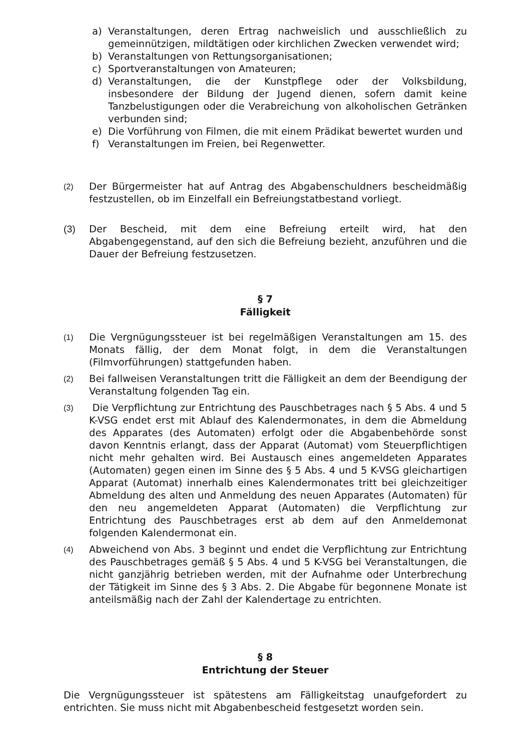a) Veranstaltungen, deren Ertrag nachweislich und ausschließlich zu gemeinnützigen, mildtätigen oder kirchlichen Zwecken verwendet wird;
b) Veranstaltungen von Rettungsorganisationen;
c) Sportveranstaltungen von Amateuren;
d) Veranstaltungen, die der Kunstpflege oder der Volksbildung, insbesondere der Bildung der Jugend dienen, sofern damit keine Tanzbelustigungen oder die Verabreichung von alkoholischen Getränken verbunden sind;
e) Die Vorführung von Filmen, die mit einem Prädikat bewertet wurden und
f) Veranstaltungen im Freien, bei Regenwetter.
(2) Der Bürgermeister hat auf Antrag des Abgabenschuldners bescheidmäßig festzustellen, ob im Einzelfall ein Befreiungstatbestand vorliegt.
(3) Der Bescheid, mit dem eine Befreiung erteilt wird, hat den Abgabengegenstand, auf den sich die Befreiung bezieht, anzuführen und die Dauer der Befreiung festzusetzen.
§ 7
Fälligkeit
(1) Die Vergnügungssteuer ist bei regelmäßigen Veranstaltungen am 15. des Monats fällig, der dem Monat folgt, in dem die Veranstaltungen (Filmvorführungen) stattgefunden haben.
(2) Bei fallweisen Veranstaltungen tritt die Fälligkeit an dem der Beendigung der Veranstaltung folgenden Tag ein.
(3) Die Verpflichtung zur Entrichtung des Pauschbetrages nach § 5 Abs. 4 und 5 K-VSG endet erst mit Ablauf des Kalendermonates, in dem die Abmeldung des Apparates (des Automaten) erfolgt oder die Abgabenbehörde sonst davon Kenntnis erlangt, dass der Apparat (Automat) vom Steuerpflichtigen nicht mehr gehalten wird. Bei Austausch eines angemeldeten Apparates (Automaten) gegen einen im Sinne des § 5 Abs. 4 und 5 K-VSG gleichartigen Apparat (Automat) innerhalb eines Kalendermonates tritt bei gleichzeitiger Abmeldung des alten und Anmeldung des neuen Apparates (Automaten) für den neu angemeldeten Apparat (Automaten) die Verpflichtung zur Entrichtung des Pauschbetrages erst ab dem auf den Anmeldemonat folgenden Kalendermonat ein.
(4) Abweichend von Abs. 3 beginnt und endet die Verpflichtung zur Entrichtung des Pauschbetrages gemäß § 5 Abs. 4 und 5 K-VSG bei Veranstaltungen, die nicht ganzjährig betrieben werden, mit der Aufnahme oder Unterbrechung der Tätigkeit im Sinne des § 3 Abs. 2. Die Abgabe für begonnene Monate ist anteilsmäßig nach der Zahl der Kalendertage zu entrichten.
§ 8
Entrichtung der Steuer
Die Vergnügungssteuer ist spätestens am Fälligkeitstag unaufgefordert zu entrichten. Sie muss nicht mit Abgabenbescheid festgesetzt worden sein.